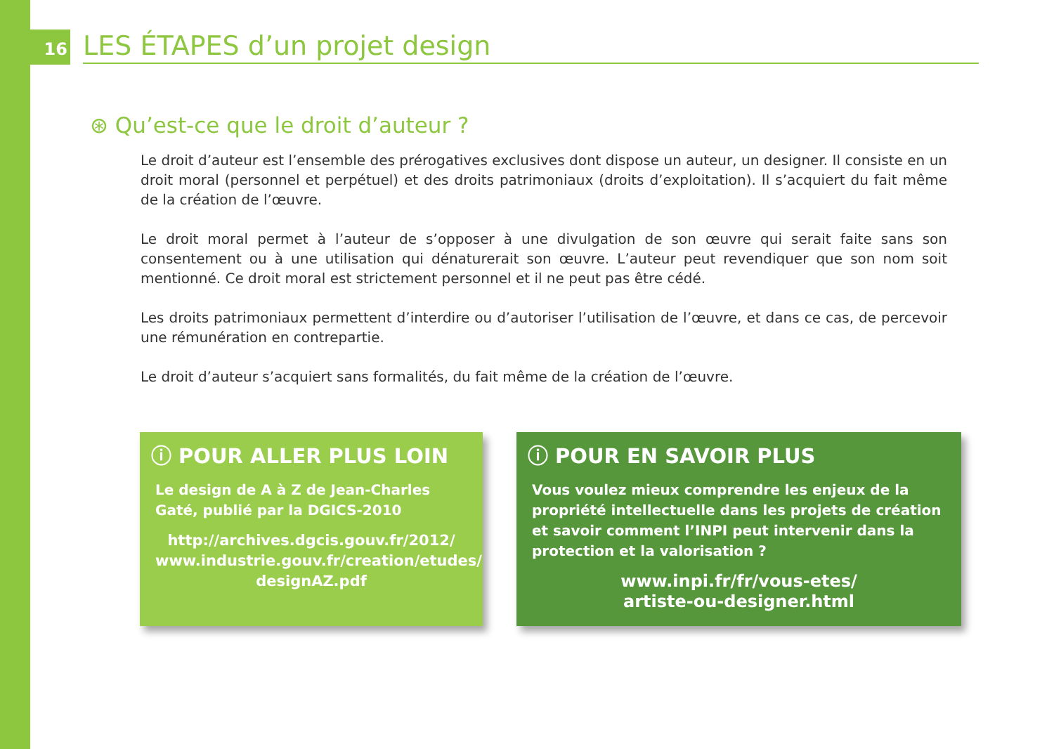16
LES ÉTAPES d’un projet design
⊛ Qu’est-ce que le droit d’auteur ?
Le droit d’auteur est l’ensemble des prérogatives exclusives dont dispose un auteur, un designer. Il consiste en un droit moral (personnel et perpétuel) et des droits patrimoniaux (droits d’exploitation). Il s’acquiert du fait même de la création de l’œuvre.
Le droit moral permet à l’auteur de s’opposer à une divulgation de son œuvre qui serait faite sans son consentement ou à une utilisation qui dénaturerait son œuvre. L’auteur peut revendiquer que son nom soit mentionné. Ce droit moral est strictement personnel et il ne peut pas être cédé.
Les droits patrimoniaux permettent d’interdire ou d’autoriser l’utilisation de l’œuvre, et dans ce cas, de percevoir une rémunération en contrepartie.
Le droit d’auteur s’acquiert sans formalités, du fait même de la création de l’œuvre.
ⓘ POUR ALLER PLUS LOIN
Le design de A à Z de Jean-Charles Gaté, publié par la DGICS-2010
http://archives.dgcis.gouv.fr/2012/ www.industrie.gouv.fr/creation/etudes/ designAZ.pdf
ⓘ POUR EN SAVOIR PLUS
Vous voulez mieux comprendre les enjeux de la propriété intellectuelle dans les projets de création et savoir comment l’INPI peut intervenir dans la protection et la valorisation ?
www.inpi.fr/fr/vous-etes/
artiste-ou-designer.html